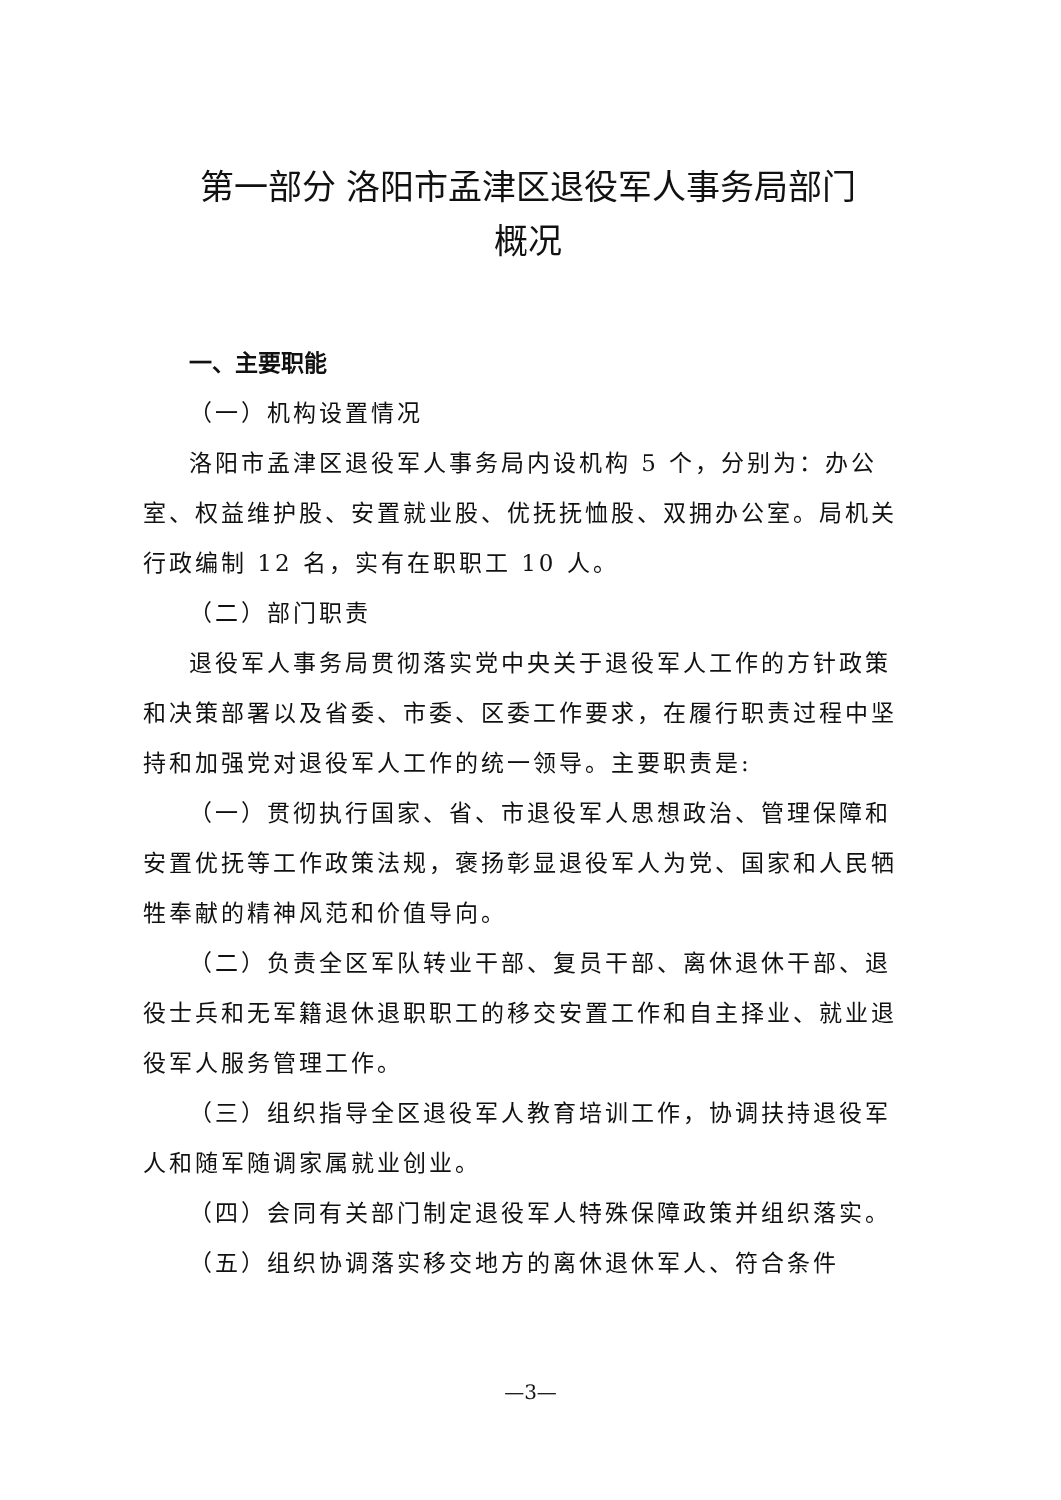第一部分 洛阳市孟津区退役军人事务局部门
概况
一、主要职能
（一）机构设置情况
洛阳市孟津区退役军人事务局内设机构 5 个，分别为：办公室、权益维护股、安置就业股、优抚抚恤股、双拥办公室。局机关行政编制 12 名，实有在职职工 10 人。
（二）部门职责
退役军人事务局贯彻落实党中央关于退役军人工作的方针政策和决策部署以及省委、市委、区委工作要求，在履行职责过程中坚持和加强党对退役军人工作的统一领导。主要职责是:
（一）贯彻执行国家、省、市退役军人思想政治、管理保障和安置优抚等工作政策法规，褒扬彰显退役军人为党、国家和人民牺牲奉献的精神风范和价值导向。
（二）负责全区军队转业干部、复员干部、离休退休干部、退役士兵和无军籍退休退职职工的移交安置工作和自主择业、就业退役军人服务管理工作。
（三）组织指导全区退役军人教育培训工作，协调扶持退役军人和随军随调家属就业创业。
（四）会同有关部门制定退役军人特殊保障政策并组织落实。
（五）组织协调落实移交地方的离休退休军人、符合条件
—3—